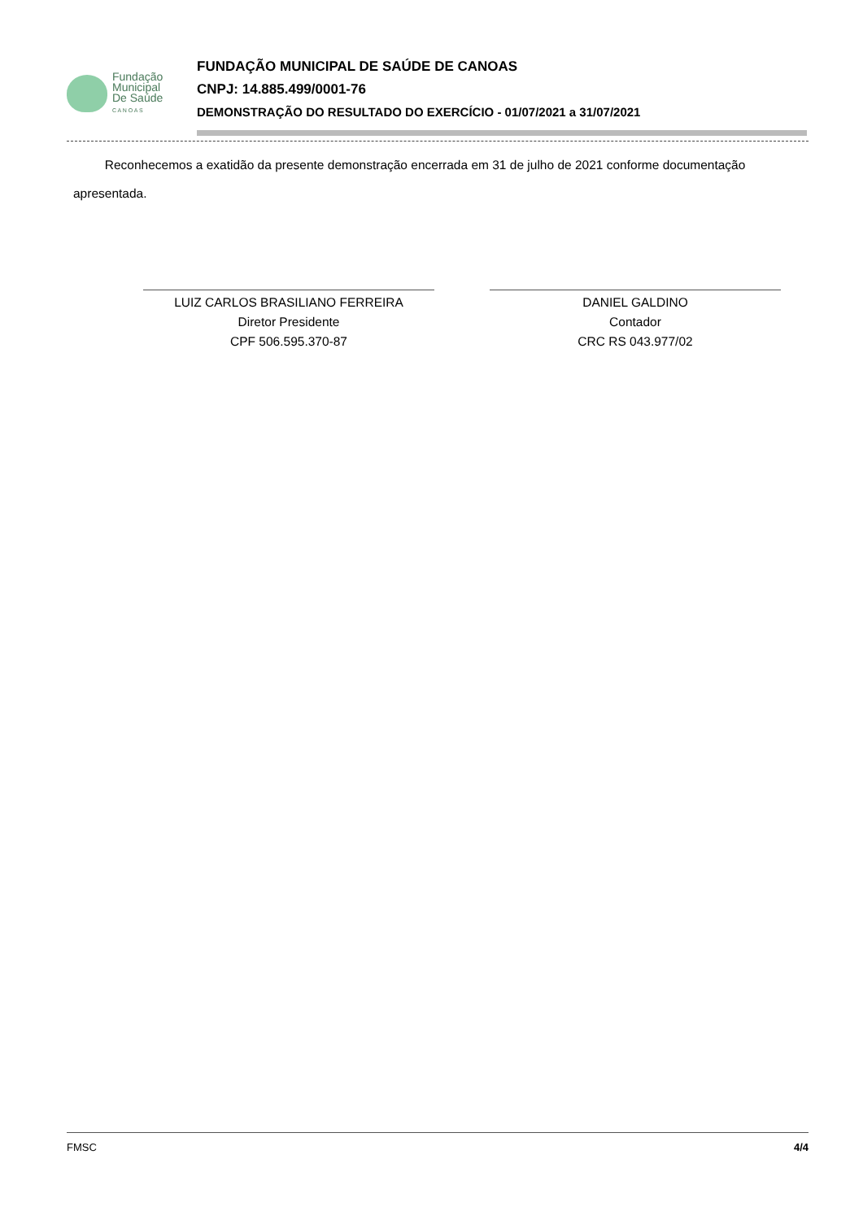Fundação
Municipal
De Saúde
C A N O A S
FUNDAÇÃO MUNICIPAL DE SAÚDE DE CANOAS
CNPJ: 14.885.499/0001-76
DEMONSTRAÇÃO DO RESULTADO DO EXERCÍCIO - 01/07/2021 a 31/07/2021
Reconhecemos a exatidão da presente demonstração encerrada em 31 de julho de 2021 conforme documentação apresentada.
LUIZ CARLOS BRASILIANO FERREIRA
Diretor Presidente
CPF 506.595.370-87
DANIEL GALDINO
Contador
CRC RS 043.977/02
FMSC 4/4